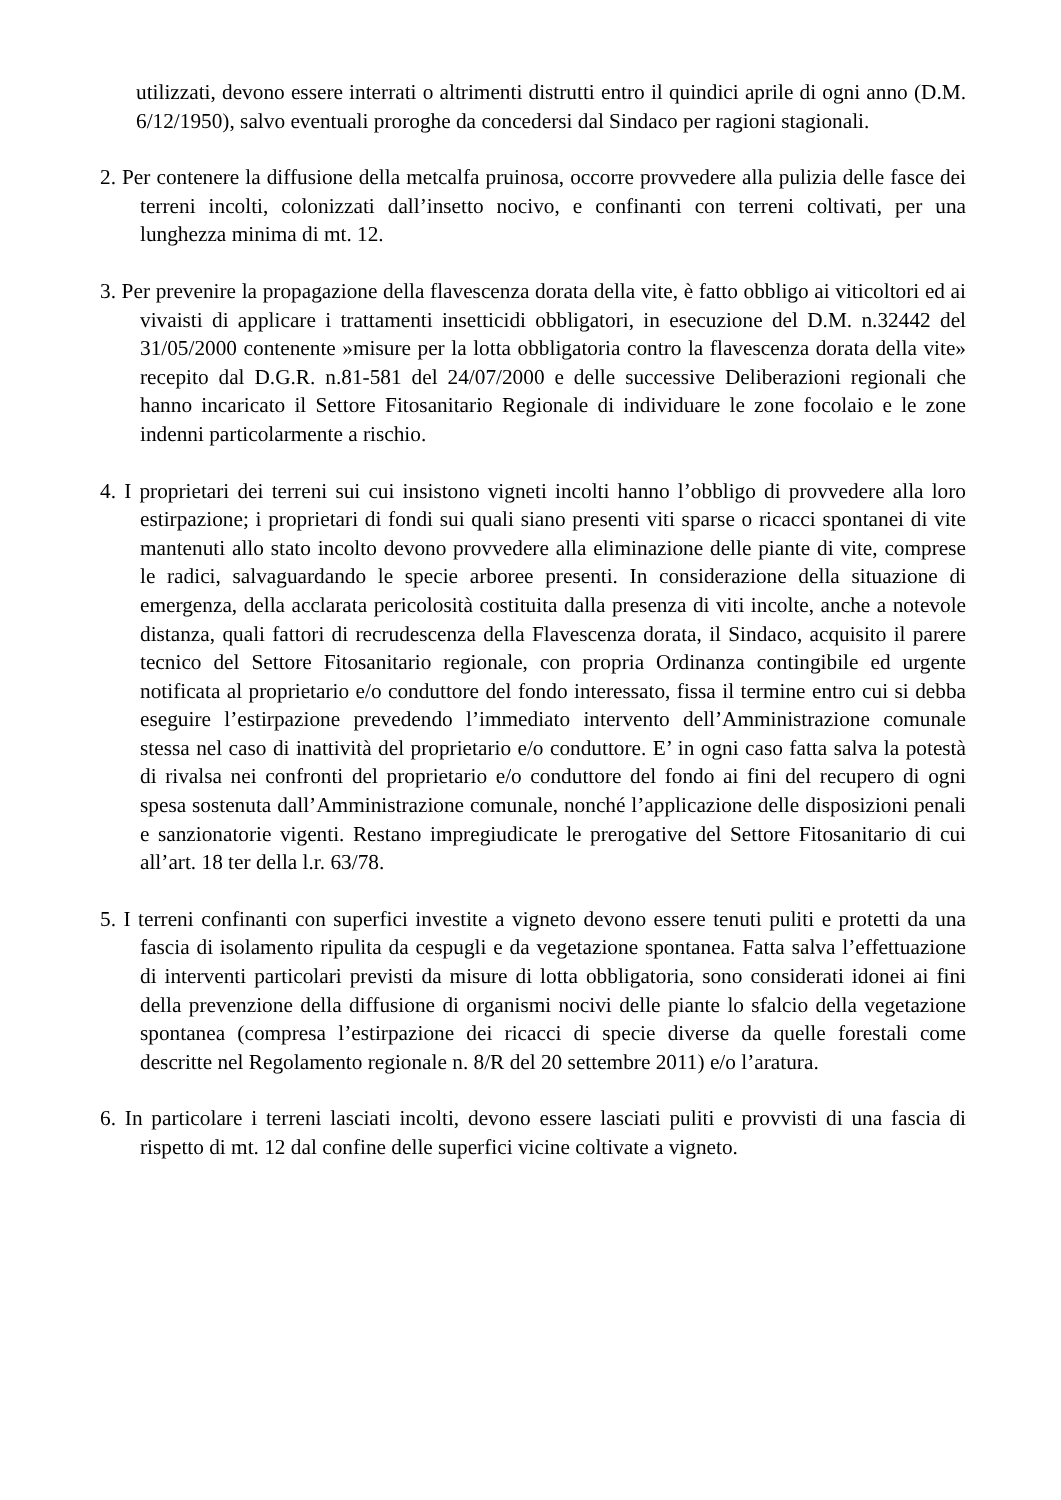utilizzati, devono essere interrati o altrimenti distrutti entro il quindici aprile di ogni anno (D.M. 6/12/1950), salvo eventuali proroghe da concedersi dal Sindaco per ragioni stagionali.
2. Per contenere la diffusione della metcalfa pruinosa, occorre provvedere alla pulizia delle fasce dei terreni incolti, colonizzati dall’insetto nocivo, e confinanti con terreni coltivati, per una lunghezza minima di mt. 12.
3. Per prevenire la propagazione della flavescenza dorata della vite, è fatto obbligo ai viticoltori ed ai vivaisti di applicare i trattamenti insetticidi obbligatori, in esecuzione del D.M. n.32442 del 31/05/2000 contenente »misure per la lotta obbligatoria contro la flavescenza dorata della vite» recepito dal D.G.R. n.81-581 del 24/07/2000 e delle successive Deliberazioni regionali che hanno incaricato il Settore Fitosanitario Regionale di individuare le zone focolaio e le zone indenni particolarmente a rischio.
4. I proprietari dei terreni sui cui insistono vigneti incolti hanno l’obbligo di provvedere alla loro estirpazione; i proprietari di fondi sui quali siano presenti viti sparse o ricacci spontanei di vite mantenuti allo stato incolto devono provvedere alla eliminazione delle piante di vite, comprese le radici, salvaguardando le specie arboree presenti. In considerazione della situazione di emergenza, della acclarata pericolosità costituita dalla presenza di viti incolte, anche a notevole distanza, quali fattori di recrudescenza della Flavescenza dorata, il Sindaco, acquisito il parere tecnico del Settore Fitosanitario regionale, con propria Ordinanza contingibile ed urgente notificata al proprietario e/o conduttore del fondo interessato, fissa il termine entro cui si debba eseguire l’estirpazione prevedendo l’immediato intervento dell’Amministrazione comunale stessa nel caso di inattività del proprietario e/o conduttore. E’ in ogni caso fatta salva la potestà di rivalsa nei confronti del proprietario e/o conduttore del fondo ai fini del recupero di ogni spesa sostenuta dall’Amministrazione comunale, nonché l’applicazione delle disposizioni penali e sanzionatorie vigenti. Restano impregiudicate le prerogative del Settore Fitosanitario di cui all’art. 18 ter della l.r. 63/78.
5. I terreni confinanti con superfici investite a vigneto devono essere tenuti puliti e protetti da una fascia di isolamento ripulita da cespugli e da vegetazione spontanea. Fatta salva l’effettuazione di interventi particolari previsti da misure di lotta obbligatoria, sono considerati idonei ai fini della prevenzione della diffusione di organismi nocivi delle piante lo sfalcio della vegetazione spontanea (compresa l’estirpazione dei ricacci di specie diverse da quelle forestali come descritte nel Regolamento regionale n. 8/R del 20 settembre 2011) e/o l’aratura.
6. In particolare i terreni lasciati incolti, devono essere lasciati puliti e provvisti di una fascia di rispetto di mt. 12 dal confine delle superfici vicine coltivate a vigneto.